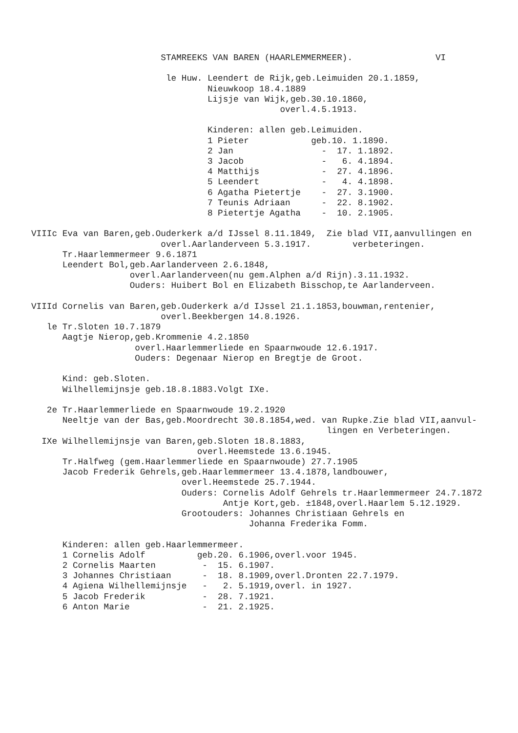STAMREEKS VAN BAREN (HAARLEMMERMEER).                VI

                          le Huw. Leendert de Rijk,geb.Leimuiden 20.1.1859,
                                  Nieuwkoop 18.4.1889
                                  Lijsje van Wijk,geb.30.10.1860,
                                                overl.4.5.1913.

                                  Kinderen: allen geb.Leimuiden.
                                  1 Pieter            geb.10. 1.1890.
                                  2 Jan                 -  17. 1.1892.
                                  3 Jacob               -   6. 4.1894.
                                  4 Matthijs            -  27. 4.1896.
                                  5 Leendert            -   4. 4.1898.
                                  6 Agatha Pietertje    -  27. 3.1900.
                                  7 Teunis Adriaan      -  22. 8.1902.
                                  8 Pietertje Agatha    -  10. 2.1905.

VIIIc Eva van Baren,geb.Ouderkerk a/d IJssel 8.11.1849,  Zie blad VII,aanvullingen en
                         overl.Aarlanderveen 5.3.1917.        verbeteringen.
      Tr.Haarlemmermeer 9.6.1871
      Leendert Bol,geb.Aarlanderveen 2.6.1848,
                   overl.Aarlanderveen(nu gem.Alphen a/d Rijn).3.11.1932.
                   Ouders: Huibert Bol en Elizabeth Bisschop,te Aarlanderveen.

VIIId Cornelis van Baren,geb.Ouderkerk a/d IJssel 21.1.1853,bouwman,rentenier,
                         overl.Beekbergen 14.8.1926.
   le Tr.Sloten 10.7.1879
      Aagtje Nierop,geb.Krommenie 4.2.1850
                    overl.Haarlemmerliede en Spaarnwoude 12.6.1917.
                    Ouders: Degenaar Nierop en Bregtje de Groot.

      Kind: geb.Sloten.
      Wilhellemijnsje geb.18.8.1883.Volgt IXe.

   2e Tr.Haarlemmerliede en Spaarnwoude 19.2.1920
      Neeltje van der Bas,geb.Moordrecht 30.8.1854,wed. van Rupke.Zie blad VII,aanvul-
                                                         lingen en Verbeteringen.
  IXe Wilhellemijnsje van Baren,geb.Sloten 18.8.1883,
                                overl.Heemstede 13.6.1945.
      Tr.Halfweg (gem.Haarlemmerliede en Spaarnwoude) 27.7.1905
      Jacob Frederik Gehrels,geb.Haarlemmermeer 13.4.1878,landbouwer,
                             overl.Heemstede 25.7.1944.
                             Ouders: Cornelis Adolf Gehrels tr.Haarlemmermeer 24.7.1872
                                     Antje Kort,geb. ±1848,overl.Haarlem 5.12.1929.
                             Grootouders: Johannes Christiaan Gehrels en
                                          Johanna Frederika Fomm.

      Kinderen: allen geb.Haarlemmermeer.
      1 Cornelis Adolf          geb.20. 6.1906,overl.voor 1945.
      2 Cornelis Maarten         -  15. 6.1907.
      3 Johannes Christiaan      -  18. 8.1909,overl.Dronten 22.7.1979.
      4 Agiena Wilhellemijnsje   -   2. 5.1919,overl. in 1927.
      5 Jacob Frederik           -  28. 7.1921.
      6 Anton Marie              -  21. 2.1925.